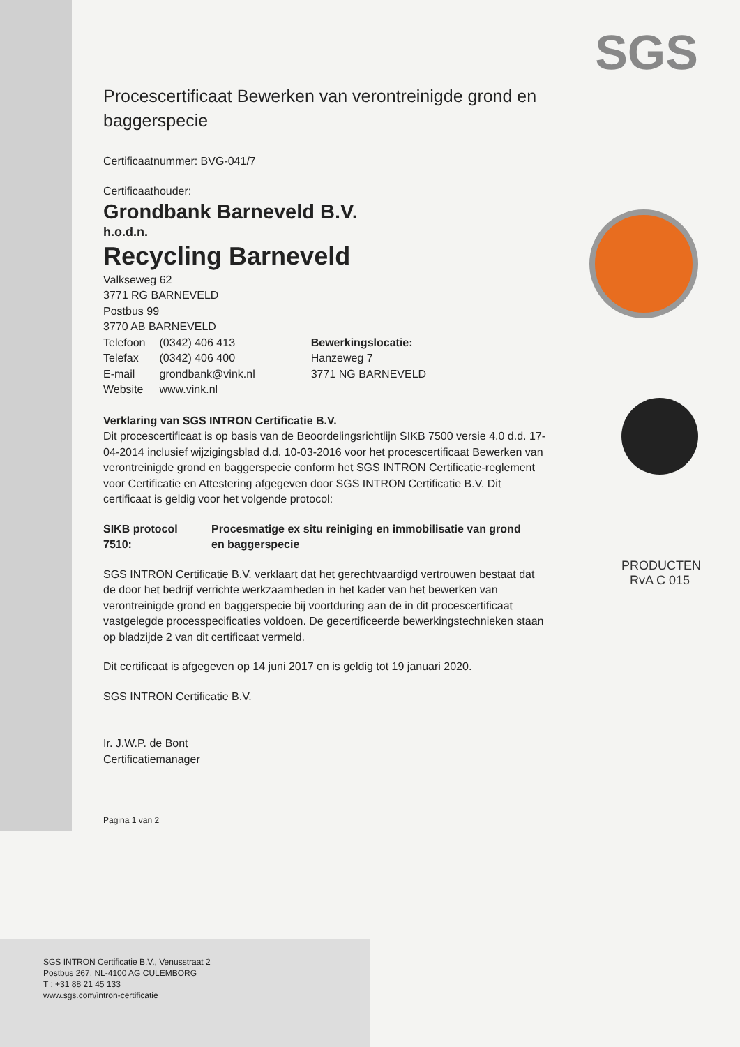SGS
PRODUCTEN
RvA C 015
Procescertificaat Bewerken van verontreinigde grond en baggerspecie
Certificaatnummer: BVG-041/7
Certificaathouder:
Grondbank Barneveld B.V.
h.o.d.n.
Recycling Barneveld
| Valkseweg 62 3771 RG BARNEVELD Postbus 99 3770 AB BARNEVELD / Telefoon / (0342) 406 413 / / Telefax / (0342) 406 400 / / E-mail / grondbank@vink.nl / / Website / www.vink.nl / | Bewerkingslocatie: Hanzeweg 7 3771 NG BARNEVELD |
Verklaring van SGS INTRON Certificatie B.V.
Dit procescertificaat is op basis van de Beoordelingsrichtlijn SIKB 7500 versie 4.0 d.d. 17-04-2014 inclusief wijzigingsblad d.d. 10-03-2016 voor het procescertificaat Bewerken van verontreinigde grond en baggerspecie conform het SGS INTRON Certificatie-reglement voor Certificatie en Attestering afgegeven door SGS INTRON Certificatie B.V. Dit certificaat is geldig voor het volgende protocol:
| SIKB protocol 7510: | Procesmatige ex situ reiniging en immobilisatie van grond en baggerspecie |
SGS INTRON Certificatie B.V. verklaart dat het gerechtvaardigd vertrouwen bestaat dat de door het bedrijf verrichte werkzaamheden in het kader van het bewerken van verontreinigde grond en baggerspecie bij voortduring aan de in dit procescertificaat vastgelegde processpecificaties voldoen. De gecertificeerde bewerkingstechnieken staan op bladzijde 2 van dit certificaat vermeld.
Dit certificaat is afgegeven op 14 juni 2017 en is geldig tot 19 januari 2020.
SGS INTRON Certificatie B.V.
Ir. J.W.P. de Bont
Certificatiemanager
Pagina 1 van 2
SGS INTRON Certificatie B.V., Venusstraat 2
Postbus 267, NL-4100 AG CULEMBORG
T : +31 88 21 45 133
www.sgs.com/intron-certificatie